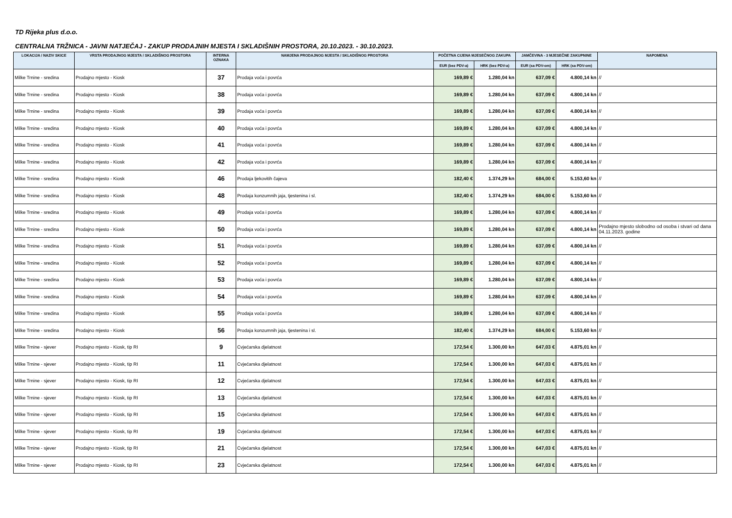TD Rijeka plus d.o.o.
CENTRALNA TRŽNICA - JAVNI NATJEČAJ - ZAKUP PRODAJNIH MJESTA I SKLADIŠNIH PROSTORA, 20.10.2023. - 30.10.2023.
| LOKACIJA / NAZIV SKICE | VRSTA PRODAJNOG MJESTA / SKLADIŠNOG PROSTORA | INTERNA OZNAKA | NAMJENA PRODAJNOG MJESTA / SKLADIŠNOG PROSTORA | POČETNA CIJENA MJESEČNOG ZAKUPA | | JAMČEVINA - 3 MJESEČNE ZAKUPNINE | | NAPOMENA |
| --- | --- | --- | --- | --- | --- | --- | --- | --- |
| | | | | EUR (bez PDV-a) | HRK (bez PDV-a) | EUR (sa PDV-om) | HRK (sa PDV-om) | |
| Milke Trnine - sredina | Prodajno mjesto - Kiosk | 37 | Prodaja voća i povrća | 169,89 € | 1.280,04 kn | 637,09 € | 4.800,14 kn | // |
| Milke Trnine - sredina | Prodajno mjesto - Kiosk | 38 | Prodaja voća i povrća | 169,89 € | 1.280,04 kn | 637,09 € | 4.800,14 kn | // |
| Milke Trnine - sredina | Prodajno mjesto - Kiosk | 39 | Prodaja voća i povrća | 169,89 € | 1.280,04 kn | 637,09 € | 4.800,14 kn | // |
| Milke Trnine - sredina | Prodajno mjesto - Kiosk | 40 | Prodaja voća i povrća | 169,89 € | 1.280,04 kn | 637,09 € | 4.800,14 kn | // |
| Milke Trnine - sredina | Prodajno mjesto - Kiosk | 41 | Prodaja voća i povrća | 169,89 € | 1.280,04 kn | 637,09 € | 4.800,14 kn | // |
| Milke Trnine - sredina | Prodajno mjesto - Kiosk | 42 | Prodaja voća i povrća | 169,89 € | 1.280,04 kn | 637,09 € | 4.800,14 kn | // |
| Milke Trnine - sredina | Prodajno mjesto - Kiosk | 46 | Prodaja ljekovitih čajeva | 182,40 € | 1.374,29 kn | 684,00 € | 5.153,60 kn | // |
| Milke Trnine - sredina | Prodajno mjesto - Kiosk | 48 | Prodaja konzumnih jaja, tjestenina i sl. | 182,40 € | 1.374,29 kn | 684,00 € | 5.153,60 kn | // |
| Milke Trnine - sredina | Prodajno mjesto - Kiosk | 49 | Prodaja voća i povrća | 169,89 € | 1.280,04 kn | 637,09 € | 4.800,14 kn | // |
| Milke Trnine - sredina | Prodajno mjesto - Kiosk | 50 | Prodaja voća i povrća | 169,89 € | 1.280,04 kn | 637,09 € | 4.800,14 kn | Prodajno mjesto slobodno od osoba i stvari od dana 04.11.2023. godine |
| Milke Trnine - sredina | Prodajno mjesto - Kiosk | 51 | Prodaja voća i povrća | 169,89 € | 1.280,04 kn | 637,09 € | 4.800,14 kn | // |
| Milke Trnine - sredina | Prodajno mjesto - Kiosk | 52 | Prodaja voća i povrća | 169,89 € | 1.280,04 kn | 637,09 € | 4.800,14 kn | // |
| Milke Trnine - sredina | Prodajno mjesto - Kiosk | 53 | Prodaja voća i povrća | 169,89 € | 1.280,04 kn | 637,09 € | 4.800,14 kn | // |
| Milke Trnine - sredina | Prodajno mjesto - Kiosk | 54 | Prodaja voća i povrća | 169,89 € | 1.280,04 kn | 637,09 € | 4.800,14 kn | // |
| Milke Trnine - sredina | Prodajno mjesto - Kiosk | 55 | Prodaja voća i povrća | 169,89 € | 1.280,04 kn | 637,09 € | 4.800,14 kn | // |
| Milke Trnine - sredina | Prodajno mjesto - Kiosk | 56 | Prodaja konzumnih jaja, tjestenina i sl. | 182,40 € | 1.374,29 kn | 684,00 € | 5.153,60 kn | // |
| Milke Trnine - sjever | Prodajno mjesto - Kiosk, tip RI | 9 | Cvjećarska djelatnost | 172,54 € | 1.300,00 kn | 647,03 € | 4.875,01 kn | // |
| Milke Trnine - sjever | Prodajno mjesto - Kiosk, tip RI | 11 | Cvjećarska djelatnost | 172,54 € | 1.300,00 kn | 647,03 € | 4.875,01 kn | // |
| Milke Trnine - sjever | Prodajno mjesto - Kiosk, tip RI | 12 | Cvjećarska djelatnost | 172,54 € | 1.300,00 kn | 647,03 € | 4.875,01 kn | // |
| Milke Trnine - sjever | Prodajno mjesto - Kiosk, tip RI | 13 | Cvjećarska djelatnost | 172,54 € | 1.300,00 kn | 647,03 € | 4.875,01 kn | // |
| Milke Trnine - sjever | Prodajno mjesto - Kiosk, tip RI | 15 | Cvjećarska djelatnost | 172,54 € | 1.300,00 kn | 647,03 € | 4.875,01 kn | // |
| Milke Trnine - sjever | Prodajno mjesto - Kiosk, tip RI | 19 | Cvjećarska djelatnost | 172,54 € | 1.300,00 kn | 647,03 € | 4.875,01 kn | // |
| Milke Trnine - sjever | Prodajno mjesto - Kiosk, tip RI | 21 | Cvjećarska djelatnost | 172,54 € | 1.300,00 kn | 647,03 € | 4.875,01 kn | // |
| Milke Trnine - sjever | Prodajno mjesto - Kiosk, tip RI | 23 | Cvjećarska djelatnost | 172,54 € | 1.300,00 kn | 647,03 € | 4.875,01 kn | // |